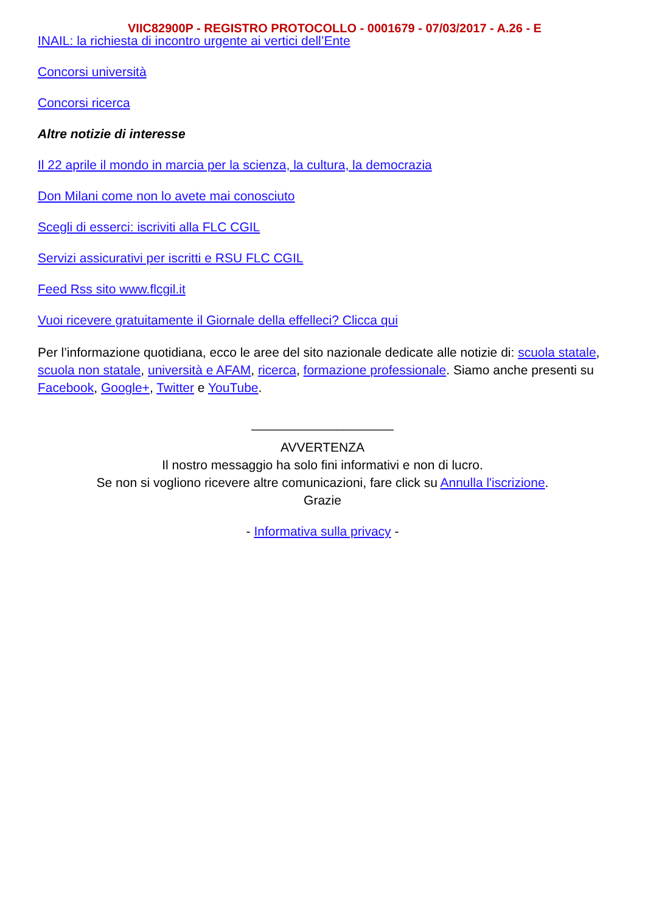VIIC82900P - REGISTRO PROTOCOLLO - 0001679 - 07/03/2017 - A.26 - E
INAIL: la richiesta di incontro urgente ai vertici dell’Ente
Concorsi università
Concorsi ricerca
Altre notizie di interesse
Il 22 aprile il mondo in marcia per la scienza, la cultura, la democrazia
Don Milani come non lo avete mai conosciuto
Scegli di esserci: iscriviti alla FLC CGIL
Servizi assicurativi per iscritti e RSU FLC CGIL
Feed Rss sito www.flcgil.it
Vuoi ricevere gratuitamente il Giornale della effelleci? Clicca qui
Per l’informazione quotidiana, ecco le aree del sito nazionale dedicate alle notizie di: scuola statale, scuola non statale, università e AFAM, ricerca, formazione professionale. Siamo anche presenti su Facebook, Google+, Twitter e YouTube.
____________________
AVVERTENZA
Il nostro messaggio ha solo fini informativi e non di lucro.
Se non si vogliono ricevere altre comunicazioni, fare click su Annulla l'iscrizione.
Grazie
- Informativa sulla privacy -